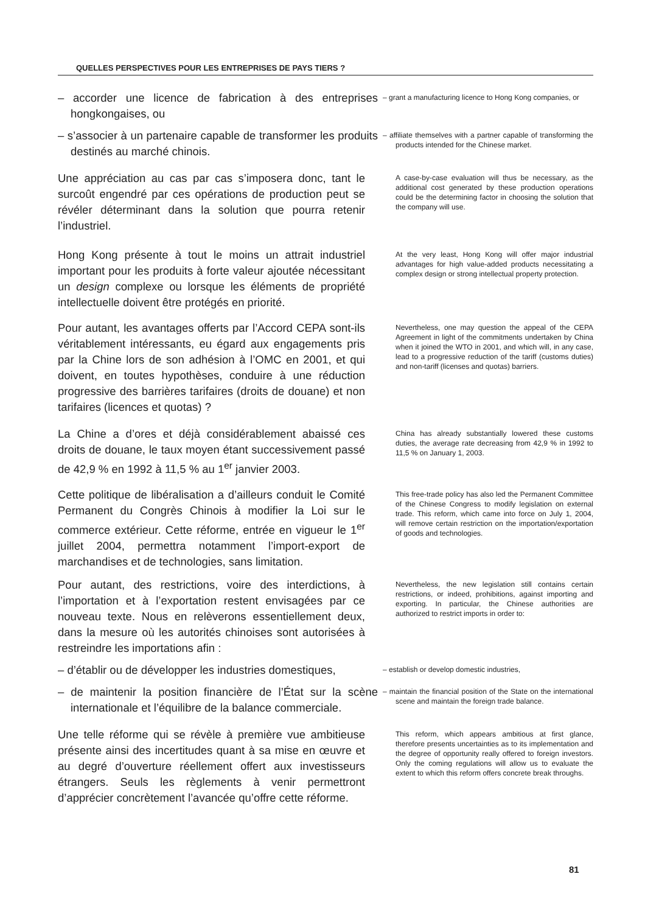QUELLES PERSPECTIVES POUR LES ENTREPRISES DE PAYS TIERS ?
– accorder une licence de fabrication à des entreprises hongkongaises, ou
– grant a manufacturing licence to Hong Kong companies, or
– s’associer à un partenaire capable de transformer les produits destinés au marché chinois.
– affiliate themselves with a partner capable of transforming the products intended for the Chinese market.
Une appréciation au cas par cas s’imposera donc, tant le surcoût engendré par ces opérations de production peut se révéler déterminant dans la solution que pourra retenir l’industriel.
A case-by-case evaluation will thus be necessary, as the additional cost generated by these production operations could be the determining factor in choosing the solution that the company will use.
Hong Kong présente à tout le moins un attrait industriel important pour les produits à forte valeur ajoutée nécessitant un design complexe ou lorsque les éléments de propriété intellectuelle doivent être protégés en priorité.
At the very least, Hong Kong will offer major industrial advantages for high value-added products necessitating a complex design or strong intellectual property protection.
Pour autant, les avantages offerts par l’Accord CEPA sont-ils véritablement intéressants, eu égard aux engagements pris par la Chine lors de son adhésion à l’OMC en 2001, et qui doivent, en toutes hypothèses, conduire à une réduction progressive des barrières tarifaires (droits de douane) et non tarifaires (licences et quotas) ?
Nevertheless, one may question the appeal of the CEPA Agreement in light of the commitments undertaken by China when it joined the WTO in 2001, and which will, in any case, lead to a progressive reduction of the tariff (customs duties) and non-tariff (licenses and quotas) barriers.
La Chine a d’ores et déjà considérablement abaissé ces droits de douane, le taux moyen étant successivement passé de 42,9 % en 1992 à 11,5 % au 1<sup>er</sup> janvier 2003.
China has already substantially lowered these customs duties, the average rate decreasing from 42,9 % in 1992 to 11,5 % on January 1, 2003.
Cette politique de libéralisation a d’ailleurs conduit le Comité Permanent du Congrès Chinois à modifier la Loi sur le commerce extérieur. Cette réforme, entrée en vigueur le 1<sup>er</sup> juillet 2004, permettra notamment l’import-export de marchandises et de technologies, sans limitation.
This free-trade policy has also led the Permanent Committee of the Chinese Congress to modify legislation on external trade. This reform, which came into force on July 1, 2004, will remove certain restriction on the importation/exportation of goods and technologies.
Pour autant, des restrictions, voire des interdictions, à l’importation et à l’exportation restent envisagées par ce nouveau texte. Nous en relèverons essentiellement deux, dans la mesure où les autorités chinoises sont autorisées à restreindre les importations afin :
Nevertheless, the new legislation still contains certain restrictions, or indeed, prohibitions, against importing and exporting. In particular, the Chinese authorities are authorized to restrict imports in order to:
– d’établir ou de développer les industries domestiques,
– establish or develop domestic industries,
– de maintenir la position financière de l’État sur la scène internationale et l’équilibre de la balance commerciale.
– maintain the financial position of the State on the international scene and maintain the foreign trade balance.
Une telle réforme qui se révèle à première vue ambitieuse présente ainsi des incertitudes quant à sa mise en œuvre et au degré d’ouverture réellement offert aux investisseurs étrangers. Seuls les règlements à venir permettront d’apprécier concrètement l’avancée qu’offre cette réforme.
This reform, which appears ambitious at first glance, therefore presents uncertainties as to its implementation and the degree of opportunity really offered to foreign investors. Only the coming regulations will allow us to evaluate the extent to which this reform offers concrete break throughs.
81